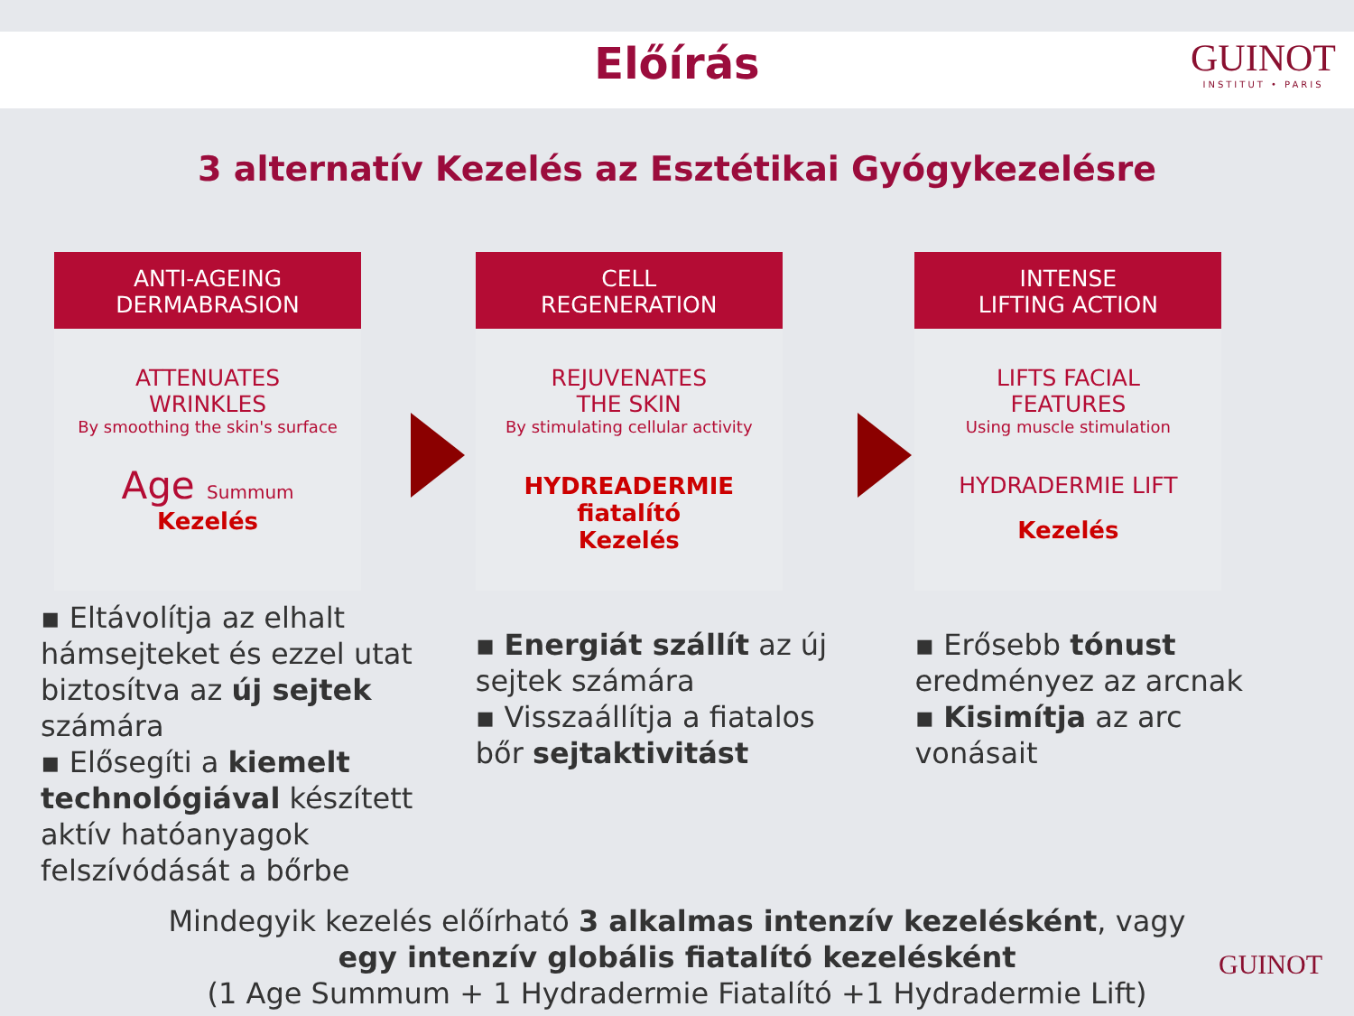Előírás
GUINOT
INSTITUT • PARIS
3 alternatív Kezelés az Esztétikai Gyógykezelésre
ANTI-AGEING
DERMABRASION
ATTENUATES
WRINKLES
By smoothing the skin's surface
Age Summum
Kezelés
▪ Eltávolítja az elhalt hámsejteket és ezzel utat biztosítva az új sejtek számára
▪ Elősegíti a kiemelt technológiával készített aktív hatóanyagok felszívódását a bőrbe
CELL
REGENERATION
REJUVENATES
THE SKIN
By stimulating cellular activity
HYDREADERMIE
fiatalító
Kezelés
▪ Energiát szállít az új sejtek számára
▪ Visszaállítja a fiatalos bőr sejtaktivitást
INTENSE
LIFTING ACTION
LIFTS FACIAL
FEATURES
Using muscle stimulation
HYDRADERMIE LIFT
Kezelés
▪ Erősebb tónust eredményez az arcnak
▪ Kisimítja az arc vonásait
Mindegyik kezelés előírható 3 alkalmas intenzív kezelésként, vagy
egy intenzív globális fiatalító kezelésként
(1 Age Summum + 1 Hydradermie Fiatalító +1 Hydradermie Lift)
GUINOT